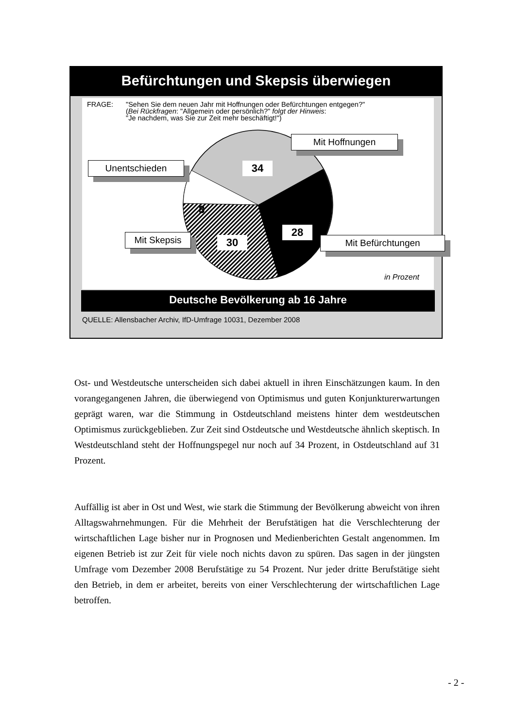Befürchtungen und Skepsis überwiegen
FRAGE: "Sehen Sie dem neuen Jahr mit Hoffnungen oder Befürchtungen entgegen?"
(Bei Rückfragen: "Allgemein oder persönlich?" folgt der Hinweis:
"Je nachdem, was Sie zur Zeit mehr beschäftigt!")
Mit Hoffnungen
34
Unentschieden
8
28
Mit Befürchtungen
Mit Skepsis 30
in Prozent
Deutsche Bevölkerung ab 16 Jahre
QUELLE: Allensbacher Archiv, IfD-Umfrage 10031, Dezember 2008
Ost- und Westdeutsche unterscheiden sich dabei aktuell in ihren Einschätzungen kaum. In den vorangegangenen Jahren, die überwiegend von Optimismus und guten Konjunkturerwartungen geprägt waren, war die Stimmung in Ostdeutschland meistens hinter dem westdeutschen Optimismus zurückgeblieben. Zur Zeit sind Ostdeutsche und Westdeutsche ähnlich skeptisch. In Westdeutschland steht der Hoffnungspegel nur noch auf 34 Prozent, in Ostdeutschland auf 31 Prozent.
Auffällig ist aber in Ost und West, wie stark die Stimmung der Bevölkerung abweicht von ihren Alltagswahrnehmungen. Für die Mehrheit der Berufstätigen hat die Verschlechterung der wirtschaftlichen Lage bisher nur in Prognosen und Medienberichten Gestalt angenommen. Im eigenen Betrieb ist zur Zeit für viele noch nichts davon zu spüren. Das sagen in der jüngsten Umfrage vom Dezember 2008 Berufstätige zu 54 Prozent. Nur jeder dritte Berufstätige sieht den Betrieb, in dem er arbeitet, bereits von einer Verschlechterung der wirtschaftlichen Lage betroffen.
- 2 -